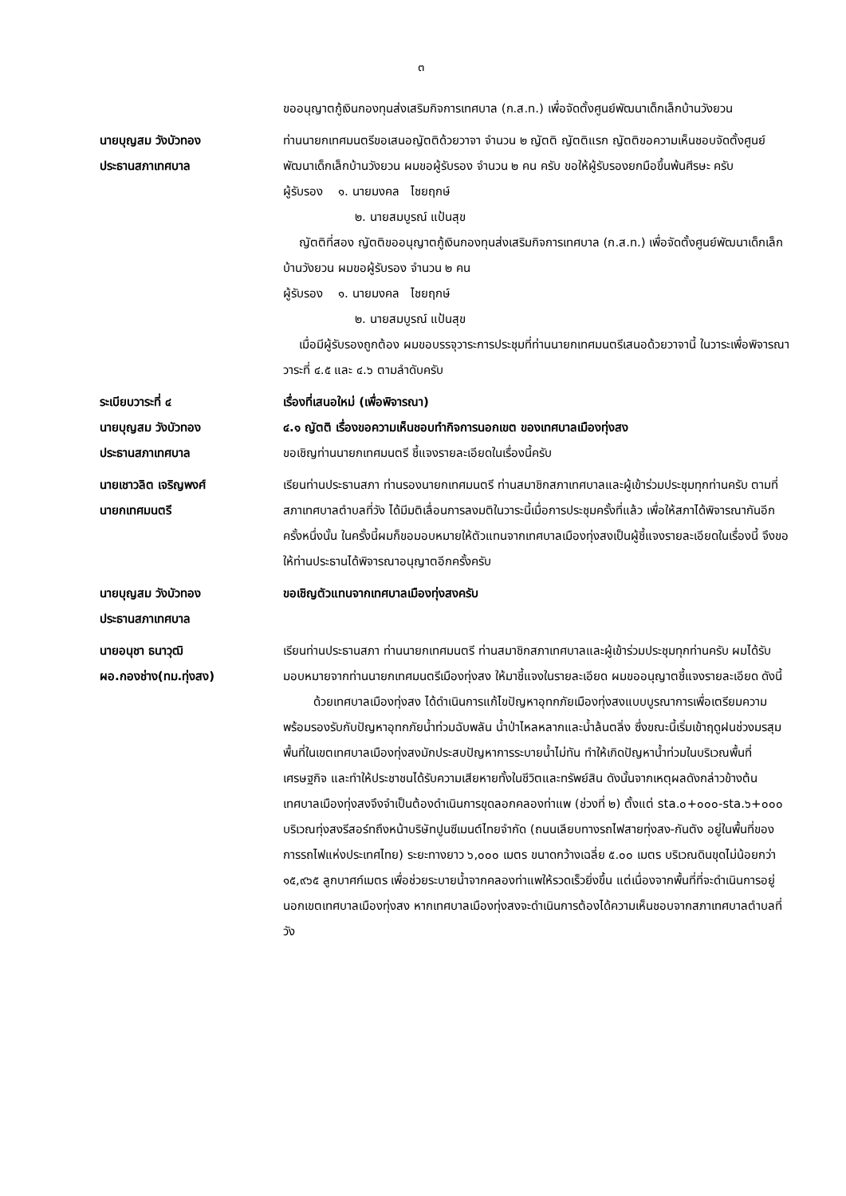๓
ขออนุญาตกู้เงินกองทุนส่งเสริมกิจการเทศบาล (ก.ส.ท.) เพื่อจัดตั้งศูนย์พัฒนาเด็กเล็กบ้านวังยวน
นายบุญสม วังบัวทอง
ประธานสภาเทศบาล
ท่านนายกเทศมนตรีขอเสนอญัตติด้วยวาจา จำนวน ๒ ญัตติ ญัตติแรก ญัตติขอความเห็นชอบจัดตั้งศูนย์พัฒนาเด็กเล็กบ้านวังยวน ผมขอผู้รับรอง จำนวน ๒ คน ครับ ขอให้ผู้รับรองยกมือขึ้นพ้นศีรษะ ครับ
ผู้รับรอง ๑. นายมงคล ไชยฤกษ์
๒. นายสมบูรณ์ แป้นสุข
ญัตติที่สอง ญัตติขออนุญาตกู้เงินกองทุนส่งเสริมกิจการเทศบาล (ก.ส.ท.) เพื่อจัดตั้งศูนย์พัฒนาเด็กเล็กบ้านวังยวน ผมขอผู้รับรอง จำนวน ๒ คน
ผู้รับรอง ๑. นายมงคล ไชยฤกษ์
๒. นายสมบูรณ์ แป้นสุข
เมื่อมีผู้รับรองถูกต้อง ผมขอบรรจุวาระการประชุมที่ท่านนายกเทศมนตรีเสนอด้วยวาจานี้ ในวาระเพื่อพิจารณาวาระที่ ๔.๕ และ ๔.๖ ตามลำดับครับ
ระเบียบวาระที่ ๔
นายบุญสม วังบัวทอง
ประธานสภาเทศบาล
เรื่องที่เสนอใหม่ (เพื่อพิจารณา)
๔.๑ ญัตติ เรื่องขอความเห็นชอบทำกิจการนอกเขต ของเทศบาลเมืองทุ่งสง
ขอเชิญท่านนายกเทศมนตรี ชี้แจงรายละเอียดในเรื่องนี้ครับ
นายเชาวลิต เจริญพงศ์
นายกเทศมนตรี
เรียนท่านประธานสภา ท่านรองนายกเทศมนตรี ท่านสมาชิกสภาเทศบาลและผู้เข้าร่วมประชุมทุกท่านครับ ตามที่สภาเทศบาลตำบลที่วัง ได้มีมติเลื่อนการลงมติในวาระนี้เมื่อการประชุมครั้งที่แล้ว เพื่อให้สภาได้พิจารณากันอีกครั้งหนึ่งนั้น ในครั้งนี้ผมก็ขอมอบหมายให้ตัวแทนจากเทศบาลเมืองทุ่งสงเป็นผู้ชี้แจงรายละเอียดในเรื่องนี้ จึงขอให้ท่านประธานได้พิจารณาอนุญาตอีกครั้งครับ
นายบุญสม วังบัวทอง
ประธานสภาเทศบาล
ขอเชิญตัวแทนจากเทศบาลเมืองทุ่งสงครับ
นายอนุชา ธนาวุฒิ
ผอ.กองช่าง(ทม.ทุ่งสง)
เรียนท่านประธานสภา ท่านนายกเทศมนตรี ท่านสมาชิกสภาเทศบาลและผู้เข้าร่วมประชุมทุกท่านครับ ผมได้รับมอบหมายจากท่านนายกเทศมนตรีเมืองทุ่งสง ให้มาชี้แจงในรายละเอียด ผมขออนุญาตชี้แจงรายละเอียด ดังนี้
ด้วยเทศบาลเมืองทุ่งสง ได้ดำเนินการแก้ไขปัญหาอุทกภัยเมืองทุ่งสงแบบบูรณาการเพื่อเตรียมความพร้อมรองรับกับปัญหาอุทกภัยน้ำท่วมฉับพลัน น้ำป่าไหลหลากและน้ำล้นตลิ่ง ซึ่งขณะนี้เริ่มเข้าฤดูฝนช่วงมรสุม พื้นที่ในเขตเทศบาลเมืองทุ่งสงมักประสบปัญหาการระบายน้ำไม่ทัน ทำให้เกิดปัญหาน้ำท่วมในบริเวณพื้นที่เศรษฐกิจ และทำให้ประชาชนได้รับความเสียหายทั้งในชีวิตและทรัพย์สิน ดังนั้นจากเหตุผลดังกล่าวข้างต้น เทศบาลเมืองทุ่งสงจึงจำเป็นต้องดำเนินการขุดลอกคลองท่าแพ (ช่วงที่ ๒) ตั้งแต่ sta.๐+๐๐๐-sta.๖+๐๐๐ บริเวณทุ่งสงรีสอร์ทถึงหน้าบริษัทปูนซีเมนต์ไทยจำกัด (ถนนเลียบทางรถไฟสายทุ่งสง-กันตัง อยู่ในพื้นที่ของการรถไฟแห่งประเทศไทย) ระยะทางยาว ๖,๐๐๐ เมตร ขนาดกว้างเฉลี่ย ๕.๐๐ เมตร บริเวณดินขุดไม่น้อยกว่า ๑๕,๙๖๕ ลูกบาศก์เมตร เพื่อช่วยระบายน้ำจากคลองท่าแพให้รวดเร็วยิ่งขึ้น แต่เนื่องจากพื้นที่ที่จะดำเนินการอยู่นอกเขตเทศบาลเมืองทุ่งสง หากเทศบาลเมืองทุ่งสงจะดำเนินการต้องได้ความเห็นชอบจากสภาเทศบาลตำบลที่วัง